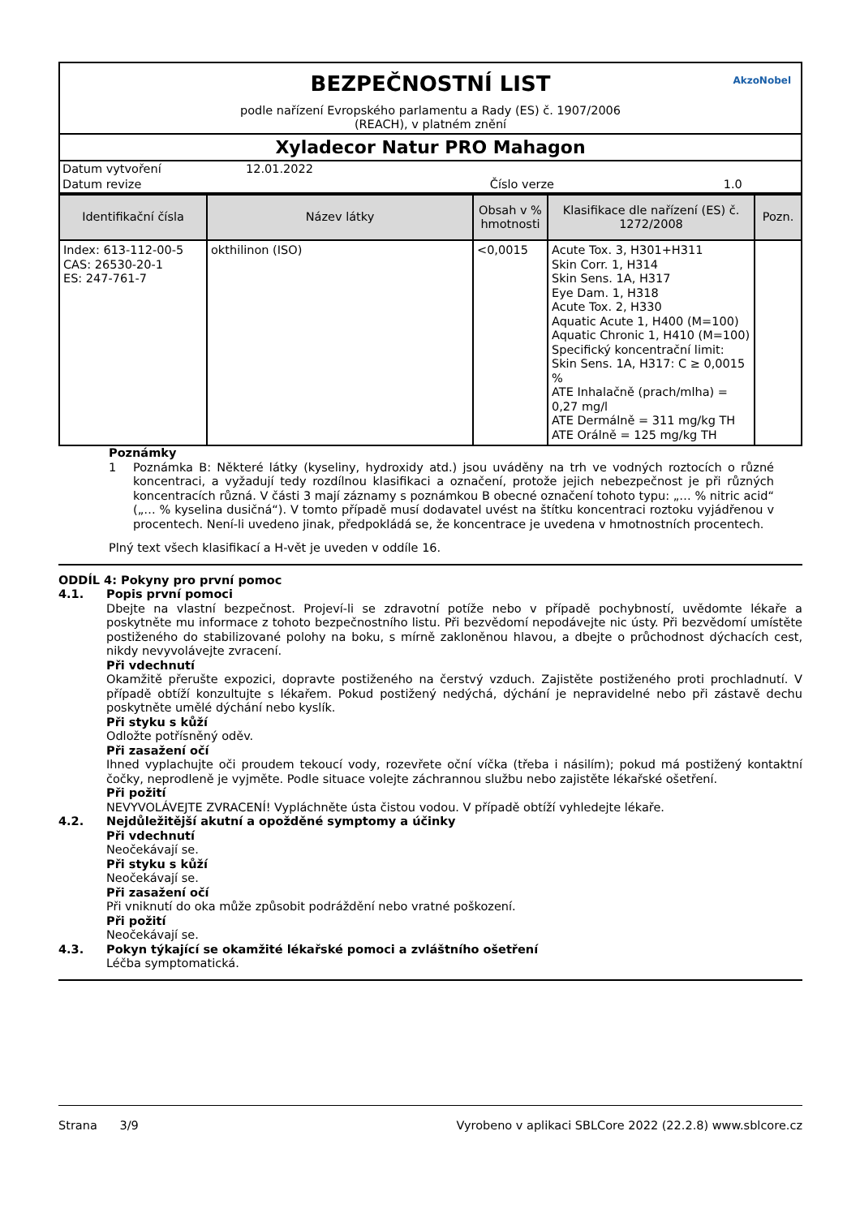BEZPEČNOSTNÍ LIST
podle nařízení Evropského parlamentu a Rady (ES) č. 1907/2006
(REACH), v platném znění
AkzoNobel
Xyladecor Natur PRO Mahagon
| Datum vytvoření | 12.01.2022 | | |
| Datum revize | | Číslo verze | 1.0 |
| Identifikační čísla | Název látky | Obsah v % hmotnosti | Klasifikace dle nařízení (ES) č. 1272/2008 | Pozn. |
| --- | --- | --- | --- | --- |
| Index: 613-112-00-5 CAS: 26530-20-1 ES: 247-761-7 | okthilinon (ISO) | <0,0015 | Acute Tox. 3, H301+H311 Skin Corr. 1, H314 Skin Sens. 1A, H317 Eye Dam. 1, H318 Acute Tox. 2, H330 Aquatic Acute 1, H400 (M=100) Aquatic Chronic 1, H410 (M=100) Specifický koncentrační limit: Skin Sens. 1A, H317: C ≥ 0,0015 % ATE Inhalačně (prach/mlha) = 0,27 mg/l ATE Dermálně = 311 mg/kg TH ATE Orálně = 125 mg/kg TH | |
Poznámky
1 Poznámka B: Některé látky (kyseliny, hydroxidy atd.) jsou uváděny na trh ve vodných roztocích o různé koncentraci, a vyžadují tedy rozdílnou klasifikaci a označení, protože jejich nebezpečnost je při různých koncentracích různá. V části 3 mají záznamy s poznámkou B obecné označení tohoto typu: „… % nitric acid“ („… % kyselina dusičná“). V tomto případě musí dodavatel uvést na štítku koncentraci roztoku vyjádřenou v procentech. Není-li uvedeno jinak, předpokládá se, že koncentrace je uvedena v hmotnostních procentech.
Plný text všech klasifikací a H-vět je uveden v oddíle 16.
ODDÍL 4: Pokyny pro první pomoc
4.1. Popis první pomoci
Dbejte na vlastní bezpečnost. Projeví-li se zdravotní potíže nebo v případě pochybností, uvědomte lékaře a poskytněte mu informace z tohoto bezpečnostního listu. Při bezvědomí nepodávejte nic ústy. Při bezvědomí umístěte postiženého do stabilizované polohy na boku, s mírně zakloněnou hlavou, a dbejte o průchodnost dýchacích cest, nikdy nevyvolávejte zvracení.
Při vdechnutí
Okamžitě přerušte expozici, dopravte postiženého na čerstvý vzduch. Zajistěte postiženého proti prochladnutí. V případě obtíží konzultujte s lékařem. Pokud postižený nedýchá, dýchání je nepravidelné nebo při zástavě dechu poskytněte umělé dýchání nebo kyslík.
Při styku s kůží
Odložte potřísněný oděv.
Při zasažení očí
Ihned vyplachujte oči proudem tekoucí vody, rozevřete oční víčka (třeba i násilím); pokud má postižený kontaktní čočky, neprodleně je vyjměte. Podle situace volejte záchrannou službu nebo zajistěte lékařské ošetření.
Při požití
NEVYVOLÁVEJTE ZVRACENÍ! Vypláchněte ústa čistou vodou. V případě obtíží vyhledejte lékaře.
4.2. Nejdůležitější akutní a opožděné symptomy a účinky
Při vdechnutí
Neočekávají se.
Při styku s kůží
Neočekávají se.
Při zasažení očí
Při vniknutí do oka může způsobit podráždění nebo vratné poškození.
Při požití
Neočekávají se.
4.3. Pokyn týkající se okamžité lékařské pomoci a zvláštního ošetření
Léčba symptomatická.
Strana 3/9 Vyrobeno v aplikaci SBLCore 2022 (22.2.8) www.sblcore.cz